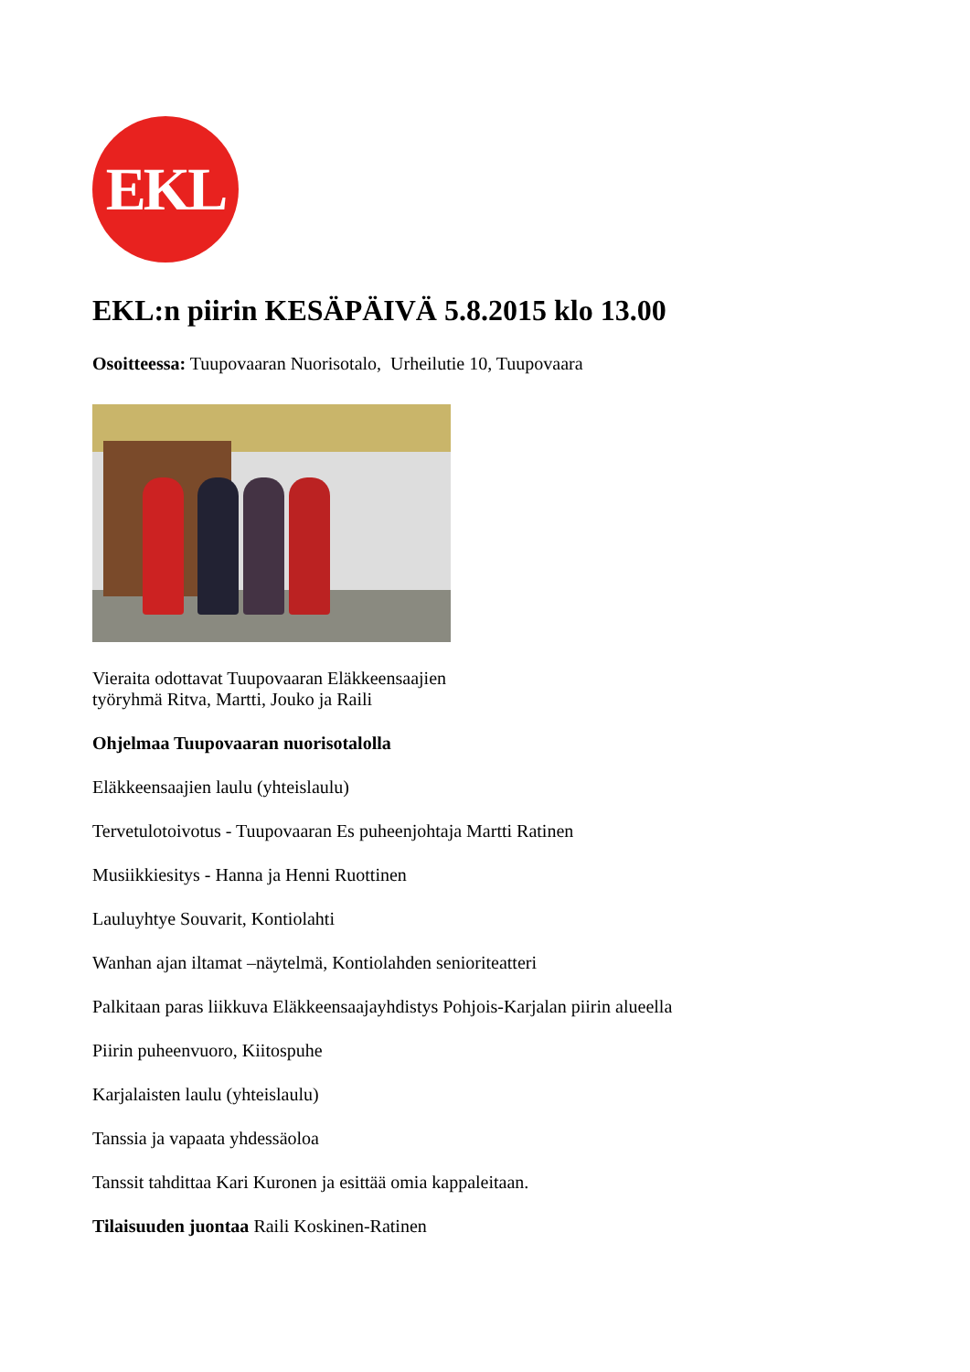EKL
EKL:n piirin KESÄPÄIVÄ 5.8.2015 klo 13.00
Osoitteessa: Tuupovaaran Nuorisotalo, Urheilutie 10, Tuupovaara
Vieraita odottavat Tuupovaaran Eläkkeensaajien
työryhmä Ritva, Martti, Jouko ja Raili
Ohjelmaa Tuupovaaran nuorisotalolla
Eläkkeensaajien laulu (yhteislaulu)
Tervetulotoivotus - Tuupovaaran Es puheenjohtaja Martti Ratinen
Musiikkiesitys - Hanna ja Henni Ruottinen
Lauluyhtye Souvarit, Kontiolahti
Wanhan ajan iltamat –näytelmä, Kontiolahden senioriteatteri
Palkitaan paras liikkuva Eläkkeensaajayhdistys Pohjois-Karjalan piirin alueella
Piirin puheenvuoro, Kiitospuhe
Karjalaisten laulu (yhteislaulu)
Tanssia ja vapaata yhdessäoloa
Tanssit tahdittaa Kari Kuronen ja esittää omia kappaleitaan.
Tilaisuuden juontaa Raili Koskinen-Ratinen